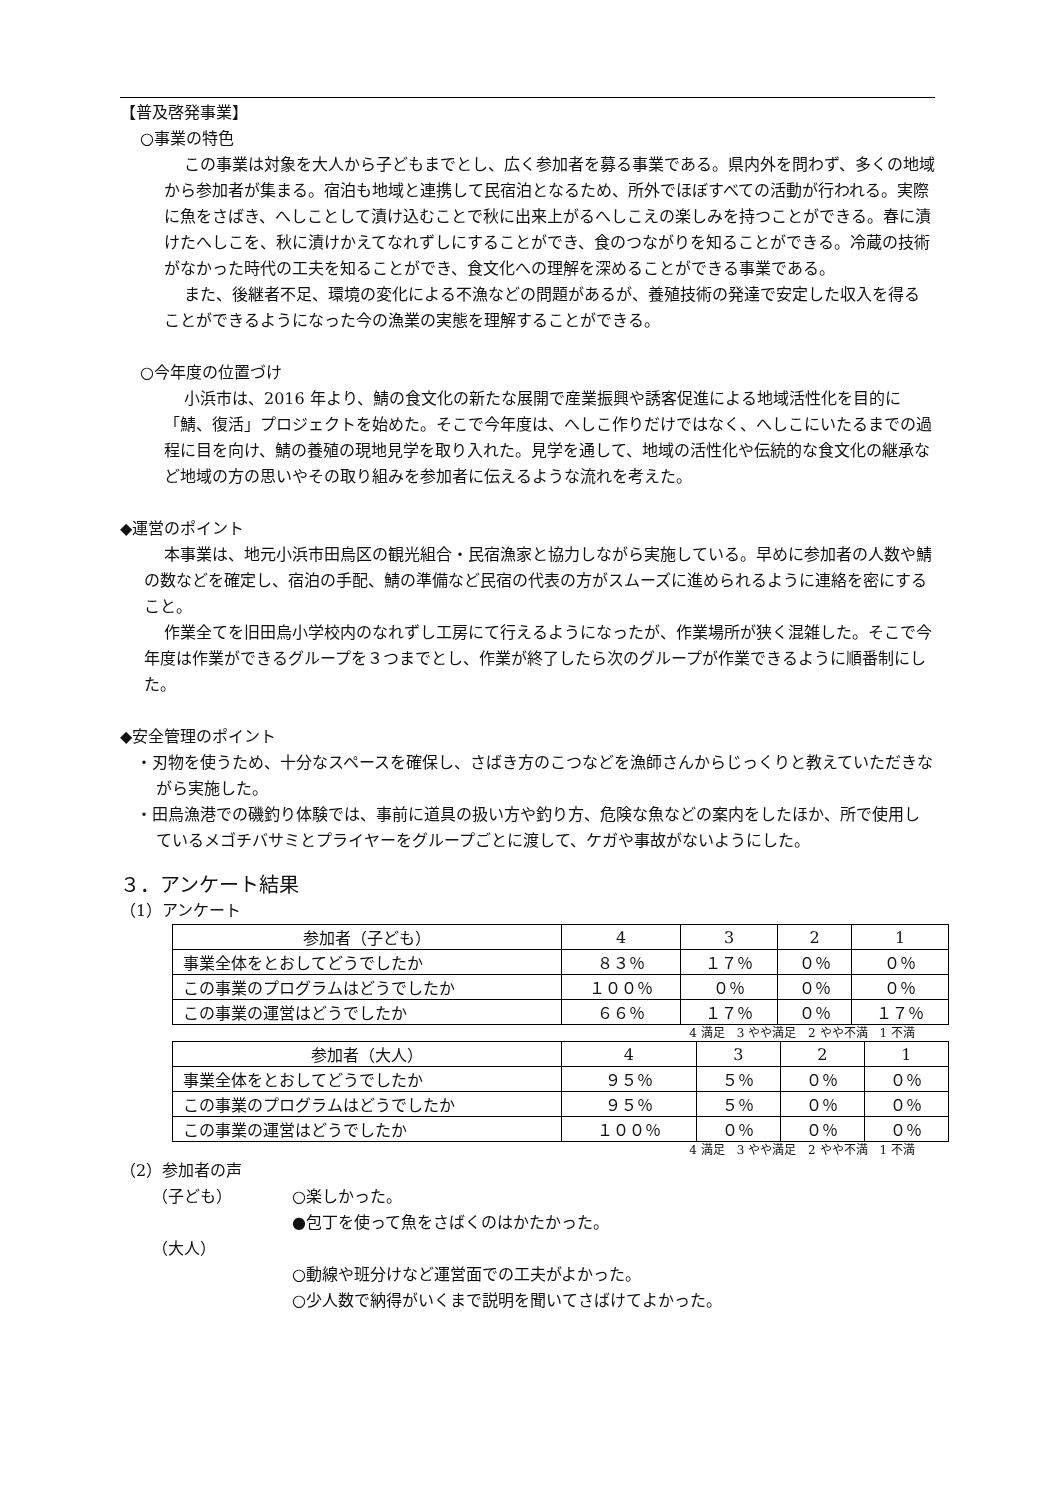【普及啓発事業】
○事業の特色
この事業は対象を大人から子どもまでとし、広く参加者を募る事業である。県内外を問わず、多くの地域から参加者が集まる。宿泊も地域と連携して民宿泊となるため、所外でほぼすべての活動が行われる。実際に魚をさばき、へしことして漬け込むことで秋に出来上がるへしこえの楽しみを持つことができる。春に漬けたへしこを、秋に漬けかえてなれずしにすることができ、食のつながりを知ることができる。冷蔵の技術がなかった時代の工夫を知ることができ、食文化への理解を深めることができる事業である。
また、後継者不足、環境の変化による不漁などの問題があるが、養殖技術の発達で安定した収入を得ることができるようになった今の漁業の実態を理解することができる。
○今年度の位置づけ
小浜市は、2016 年より、鯖の食文化の新たな展開で産業振興や誘客促進による地域活性化を目的に「鯖、復活」プロジェクトを始めた。そこで今年度は、へしこ作りだけではなく、へしこにいたるまでの過程に目を向け、鯖の養殖の現地見学を取り入れた。見学を通して、地域の活性化や伝統的な食文化の継承など地域の方の思いやその取り組みを参加者に伝えるような流れを考えた。
◆運営のポイント
本事業は、地元小浜市田烏区の観光組合・民宿漁家と協力しながら実施している。早めに参加者の人数や鯖の数などを確定し、宿泊の手配、鯖の準備など民宿の代表の方がスムーズに進められるように連絡を密にすること。
作業全てを旧田烏小学校内のなれずし工房にて行えるようになったが、作業場所が狭く混雑した。そこで今年度は作業ができるグループを３つまでとし、作業が終了したら次のグループが作業できるように順番制にした。
◆安全管理のポイント
・刃物を使うため、十分なスペースを確保し、さばき方のこつなどを漁師さんからじっくりと教えていただきながら実施した。
・田烏漁港での磯釣り体験では、事前に道具の扱い方や釣り方、危険な魚などの案内をしたほか、所で使用しているメゴチバサミとプライヤーをグループごとに渡して、ケガや事故がないようにした。
３．アンケート結果
（1）アンケート
| 参加者（子ども） | 4 | 3 | 2 | 1 |
| 事業全体をとおしてどうでしたか | ８３％ | １７％ | ０％ | ０％ |
| この事業のプログラムはどうでしたか | １００％ | ０％ | ０％ | ０％ |
| この事業の運営はどうでしたか | ６６％ | １７％ | ０％ | １７％ |
4 満足　3 やや満足　2 やや不満　1 不満
| 参加者（大人） | 4 | 3 | 2 | 1 |
| 事業全体をとおしてどうでしたか | ９５％ | ５％ | ０％ | ０％ |
| この事業のプログラムはどうでしたか | ９５％ | ５％ | ０％ | ０％ |
| この事業の運営はどうでしたか | １００％ | ０％ | ０％ | ０％ |
4 満足　3 やや満足　2 やや不満　1 不満
（2）参加者の声
（子ども） ○楽しかった。
●包丁を使って魚をさばくのはかたかった。
（大人）
○動線や班分けなど運営面での工夫がよかった。
○少人数で納得がいくまで説明を聞いてさばけてよかった。